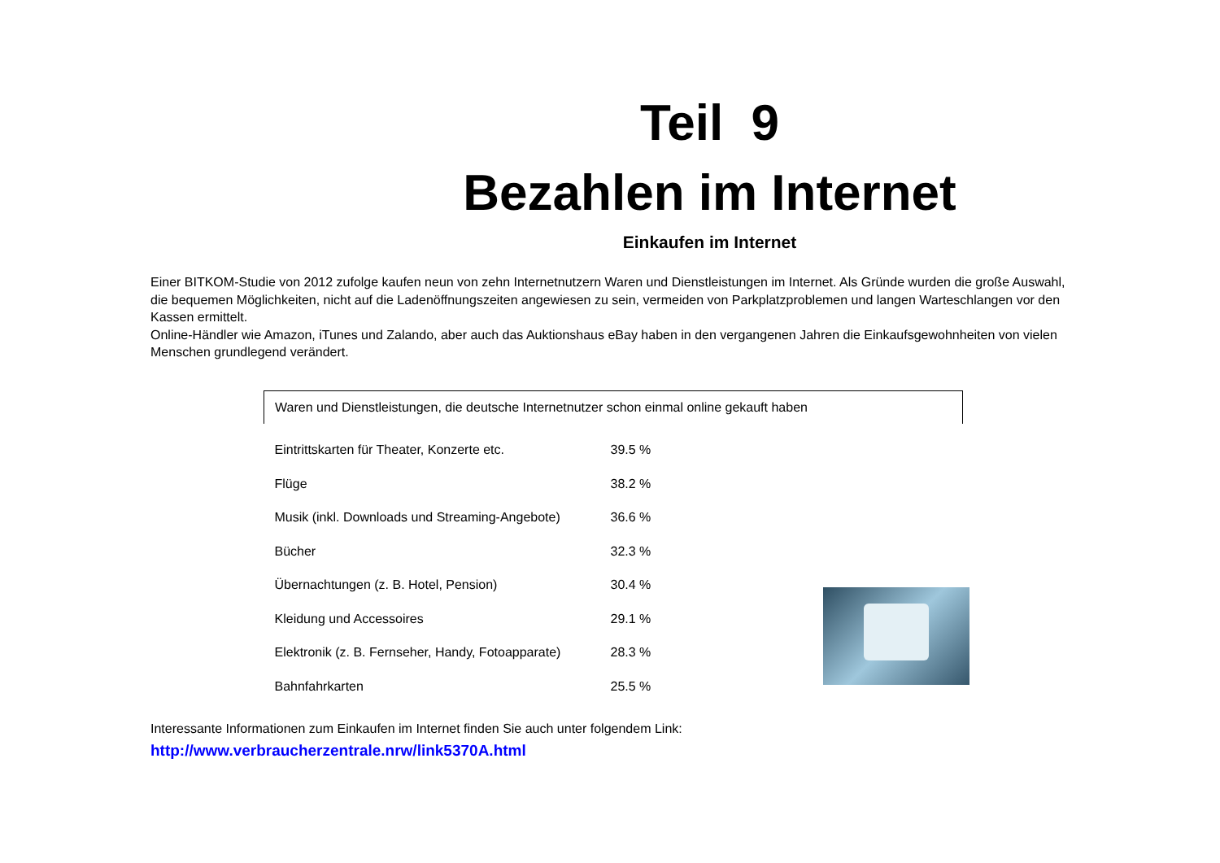Teil 9
Bezahlen im Internet
Einkaufen im Internet
Einer BITKOM-Studie von 2012 zufolge kaufen neun von zehn Internetnutzern Waren und Dienstleistungen im Internet. Als Gründe wurden die große Auswahl, die bequemen Möglichkeiten, nicht auf die Ladenöffnungszeiten angewiesen zu sein, vermeiden von Parkplatzproblemen und langen Warteschlangen vor den Kassen ermittelt.
Online-Händler wie Amazon, iTunes und Zalando, aber auch das Auktionshaus eBay haben in den vergangenen Jahren die Einkaufsgewohnheiten von vielen Menschen grundlegend verändert.
| Waren und Dienstleistungen, die deutsche Internetnutzer schon einmal online gekauft haben | |
| --- | --- |
| Eintrittskarten für Theater, Konzerte etc. | 39.5 % |
| Flüge | 38.2 % |
| Musik (inkl. Downloads und Streaming-Angebote) | 36.6 % |
| Bücher | 32.3 % |
| Übernachtungen (z. B. Hotel, Pension) | 30.4 % |
| Kleidung und Accessoires | 29.1 % |
| Elektronik (z. B. Fernseher, Handy, Fotoapparate) | 28.3 % |
| Bahnfahrkarten | 25.5 % |
Interessante Informationen zum Einkaufen im Internet finden Sie auch unter folgendem Link:
http://www.verbraucherzentrale.nrw/link5370A.html